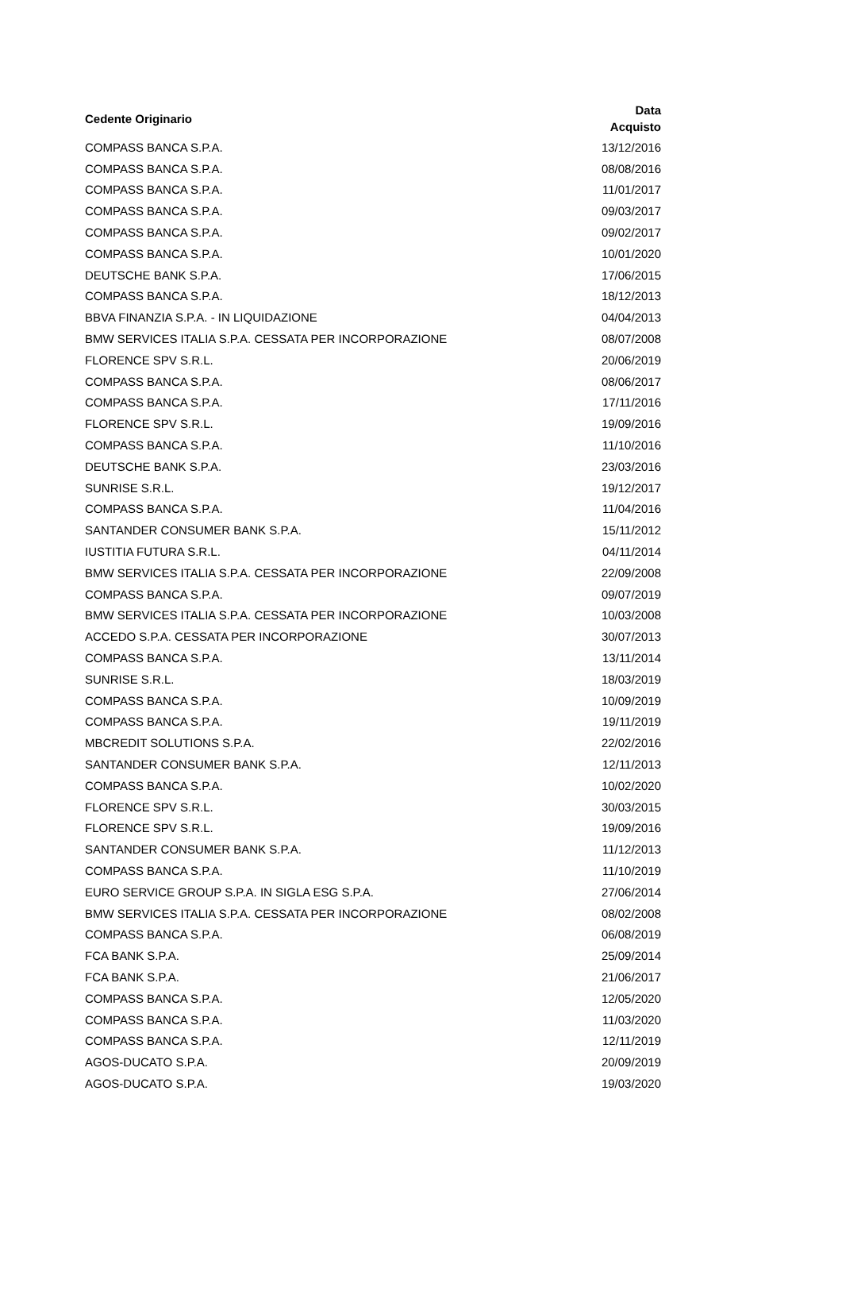| Cedente Originario | Data Acquisto |
| --- | --- |
| COMPASS BANCA S.P.A. | 13/12/2016 |
| COMPASS BANCA S.P.A. | 08/08/2016 |
| COMPASS BANCA S.P.A. | 11/01/2017 |
| COMPASS BANCA S.P.A. | 09/03/2017 |
| COMPASS BANCA S.P.A. | 09/02/2017 |
| COMPASS BANCA S.P.A. | 10/01/2020 |
| DEUTSCHE BANK S.P.A. | 17/06/2015 |
| COMPASS BANCA S.P.A. | 18/12/2013 |
| BBVA FINANZIA S.P.A. - IN LIQUIDAZIONE | 04/04/2013 |
| BMW SERVICES ITALIA S.P.A. CESSATA PER INCORPORAZIONE | 08/07/2008 |
| FLORENCE SPV S.R.L. | 20/06/2019 |
| COMPASS BANCA S.P.A. | 08/06/2017 |
| COMPASS BANCA S.P.A. | 17/11/2016 |
| FLORENCE SPV S.R.L. | 19/09/2016 |
| COMPASS BANCA S.P.A. | 11/10/2016 |
| DEUTSCHE BANK S.P.A. | 23/03/2016 |
| SUNRISE S.R.L. | 19/12/2017 |
| COMPASS BANCA S.P.A. | 11/04/2016 |
| SANTANDER CONSUMER BANK S.P.A. | 15/11/2012 |
| IUSTITIA FUTURA S.R.L. | 04/11/2014 |
| BMW SERVICES ITALIA S.P.A. CESSATA PER INCORPORAZIONE | 22/09/2008 |
| COMPASS BANCA S.P.A. | 09/07/2019 |
| BMW SERVICES ITALIA S.P.A. CESSATA PER INCORPORAZIONE | 10/03/2008 |
| ACCEDO S.P.A. CESSATA PER INCORPORAZIONE | 30/07/2013 |
| COMPASS BANCA S.P.A. | 13/11/2014 |
| SUNRISE S.R.L. | 18/03/2019 |
| COMPASS BANCA S.P.A. | 10/09/2019 |
| COMPASS BANCA S.P.A. | 19/11/2019 |
| MBCREDIT SOLUTIONS S.P.A. | 22/02/2016 |
| SANTANDER CONSUMER BANK S.P.A. | 12/11/2013 |
| COMPASS BANCA S.P.A. | 10/02/2020 |
| FLORENCE SPV S.R.L. | 30/03/2015 |
| FLORENCE SPV S.R.L. | 19/09/2016 |
| SANTANDER CONSUMER BANK S.P.A. | 11/12/2013 |
| COMPASS BANCA S.P.A. | 11/10/2019 |
| EURO SERVICE GROUP S.P.A. IN SIGLA ESG S.P.A. | 27/06/2014 |
| BMW SERVICES ITALIA S.P.A. CESSATA PER INCORPORAZIONE | 08/02/2008 |
| COMPASS BANCA S.P.A. | 06/08/2019 |
| FCA BANK S.P.A. | 25/09/2014 |
| FCA BANK S.P.A. | 21/06/2017 |
| COMPASS BANCA S.P.A. | 12/05/2020 |
| COMPASS BANCA S.P.A. | 11/03/2020 |
| COMPASS BANCA S.P.A. | 12/11/2019 |
| AGOS-DUCATO S.P.A. | 20/09/2019 |
| AGOS-DUCATO S.P.A. | 19/03/2020 |